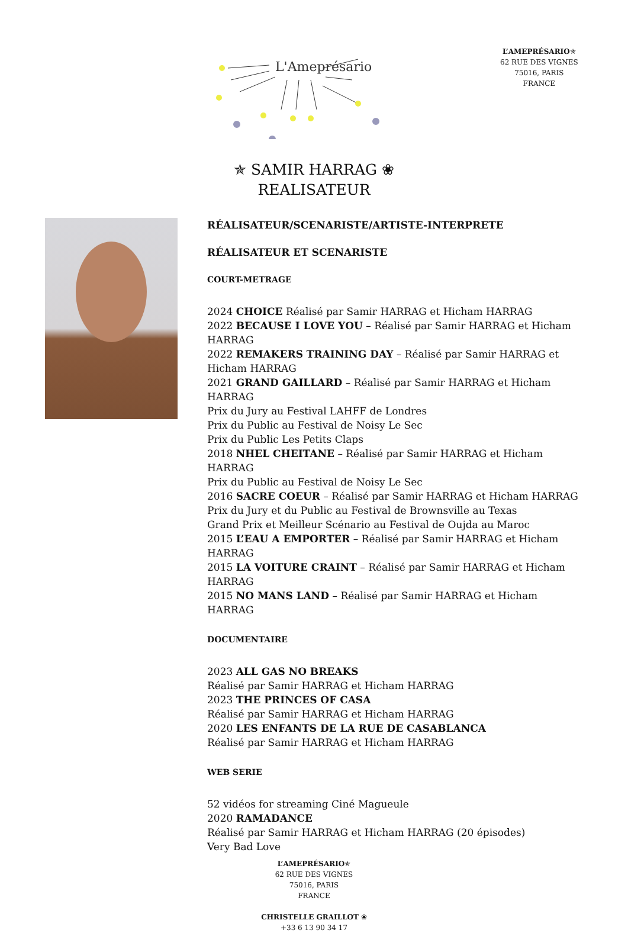L'Ameprésario
L’AMEPRÉSARIO✯
62 RUE DES VIGNES
75016, PARIS
FRANCE
✯ SAMIR HARRAG ❀
REALISATEUR
RÉALISATEUR/SCENARISTE/ARTISTE-INTERPRETE
RÉALISATEUR ET SCENARISTE
COURT-METRAGE
2024 CHOICE Réalisé par Samir HARRAG et Hicham HARRAG
2022 BECAUSE I LOVE YOU – Réalisé par Samir HARRAG et Hicham HARRAG
2022 REMAKERS TRAINING DAY – Réalisé par Samir HARRAG et Hicham HARRAG
2021 GRAND GAILLARD – Réalisé par Samir HARRAG et Hicham HARRAG
Prix du Jury au Festival LAHFF de Londres
Prix du Public au Festival de Noisy Le Sec
Prix du Public Les Petits Claps
2018 NHEL CHEITANE – Réalisé par Samir HARRAG et Hicham HARRAG
Prix du Public au Festival de Noisy Le Sec
2016 SACRE COEUR – Réalisé par Samir HARRAG et Hicham HARRAG
Prix du Jury et du Public au Festival de Brownsville au Texas
Grand Prix et Meilleur Scénario au Festival de Oujda au Maroc
2015 L’EAU A EMPORTER – Réalisé par Samir HARRAG et Hicham HARRAG
2015 LA VOITURE CRAINT – Réalisé par Samir HARRAG et Hicham HARRAG
2015 NO MANS LAND – Réalisé par Samir HARRAG et Hicham HARRAG
DOCUMENTAIRE
2023 ALL GAS NO BREAKS
Réalisé par Samir HARRAG et Hicham HARRAG
2023 THE PRINCES OF CASA
Réalisé par Samir HARRAG et Hicham HARRAG
2020 LES ENFANTS DE LA RUE DE CASABLANCA
Réalisé par Samir HARRAG et Hicham HARRAG
WEB SERIE
52 vidéos for streaming Ciné Magueule
2020 RAMADANCE
Réalisé par Samir HARRAG et Hicham HARRAG (20 épisodes)
Very Bad Love
L’AMEPRÉSARIO✯
62 RUE DES VIGNES
75016, PARIS
FRANCE
CHRISTELLE GRAILLOT ❀
+33 6 13 90 34 17